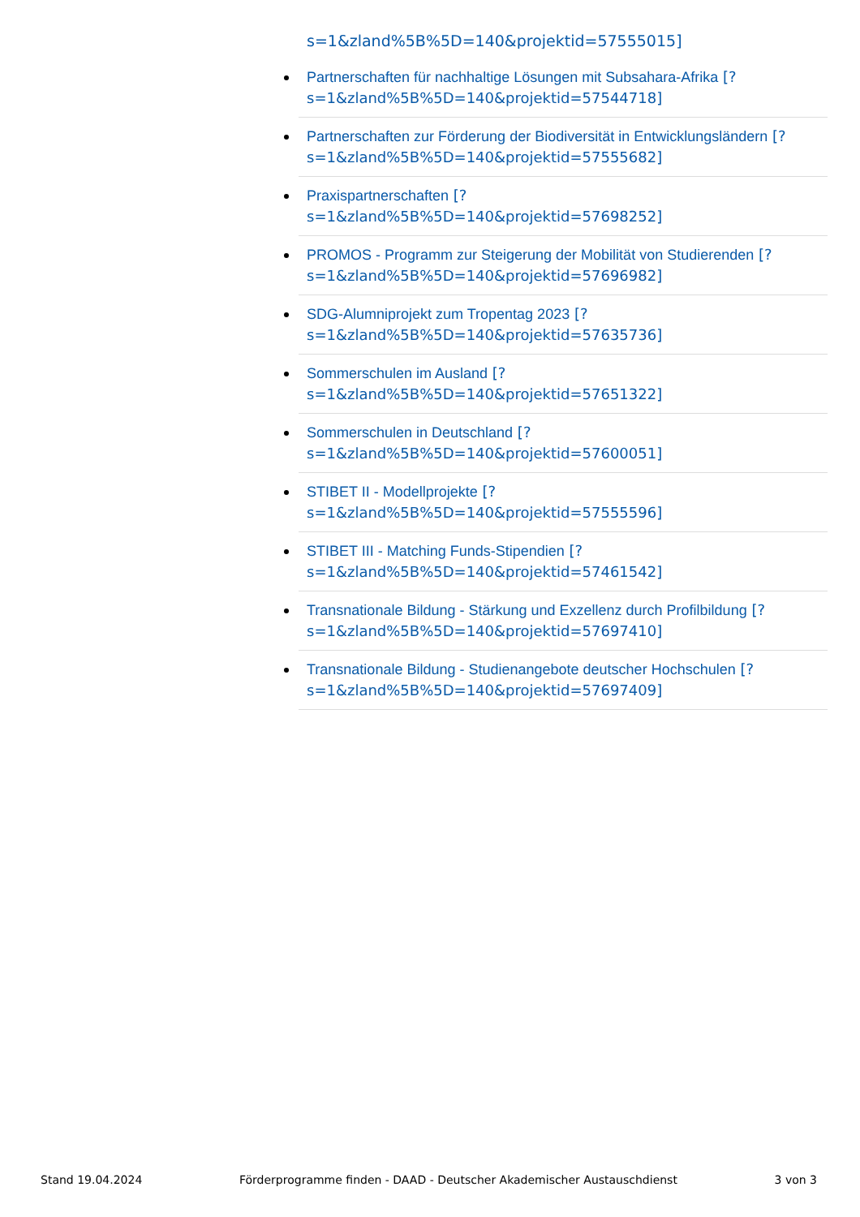s=1&zland%5B%5D=140&projektid=57555015]
Partnerschaften für nachhaltige Lösungen mit Subsahara-Afrika [?
s=1&zland%5B%5D=140&projektid=57544718]
Partnerschaften zur Förderung der Biodiversität in Entwicklungsländern [?
s=1&zland%5B%5D=140&projektid=57555682]
Praxispartnerschaften [?
s=1&zland%5B%5D=140&projektid=57698252]
PROMOS - Programm zur Steigerung der Mobilität von Studierenden [?
s=1&zland%5B%5D=140&projektid=57696982]
SDG-Alumniprojekt zum Tropentag 2023 [?
s=1&zland%5B%5D=140&projektid=57635736]
Sommerschulen im Ausland [?
s=1&zland%5B%5D=140&projektid=57651322]
Sommerschulen in Deutschland [?
s=1&zland%5B%5D=140&projektid=57600051]
STIBET II - Modellprojekte [?
s=1&zland%5B%5D=140&projektid=57555596]
STIBET III - Matching Funds-Stipendien [?
s=1&zland%5B%5D=140&projektid=57461542]
Transnationale Bildung - Stärkung und Exzellenz durch Profilbildung [?
s=1&zland%5B%5D=140&projektid=57697410]
Transnationale Bildung - Studienangebote deutscher Hochschulen [?
s=1&zland%5B%5D=140&projektid=57697409]
Stand 19.04.2024 Förderprogramme finden - DAAD - Deutscher Akademischer Austauschdienst 3 von 3